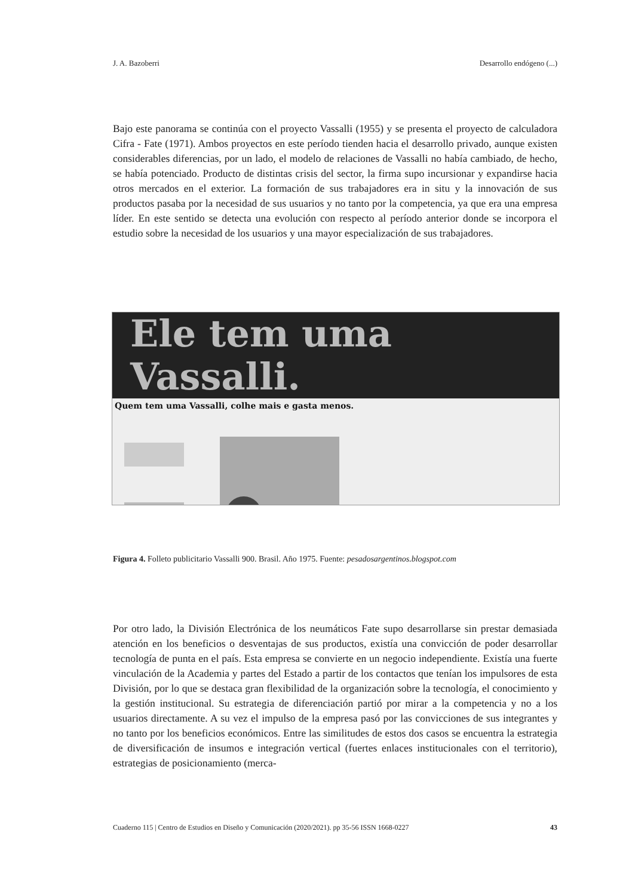J. A. Bazoberri Desarrollo endógeno (...)
Bajo este panorama se continúa con el proyecto Vassalli (1955) y se presenta el proyecto de calculadora Cifra - Fate (1971). Ambos proyectos en este período tienden hacia el desarrollo privado, aunque existen considerables diferencias, por un lado, el modelo de relaciones de Vassalli no había cambiado, de hecho, se había potenciado. Producto de distintas crisis del sector, la firma supo incursionar y expandirse hacia otros mercados en el exterior. La formación de sus trabajadores era in situ y la innovación de sus productos pasaba por la necesidad de sus usuarios y no tanto por la competencia, ya que era una empresa líder. En este sentido se detecta una evolución con respecto al período anterior donde se incorpora el estudio sobre la necesidad de los usuarios y una mayor especialización de sus trabajadores.
Ele tem uma Vassalli.
Quem tem uma Vassalli, colhe mais e gasta menos.
Figura 4. Folleto publicitario Vassalli 900. Brasil. Año 1975. Fuente: pesadosargentinos.blogspot.com
Por otro lado, la División Electrónica de los neumáticos Fate supo desarrollarse sin prestar demasiada atención en los beneficios o desventajas de sus productos, existía una convicción de poder desarrollar tecnología de punta en el país. Esta empresa se convierte en un negocio independiente. Existía una fuerte vinculación de la Academia y partes del Estado a partir de los contactos que tenían los impulsores de esta División, por lo que se destaca gran flexibilidad de la organización sobre la tecnología, el conocimiento y la gestión institucional. Su estrategia de diferenciación partió por mirar a la competencia y no a los usuarios directamente. A su vez el impulso de la empresa pasó por las convicciones de sus integrantes y no tanto por los beneficios económicos. Entre las similitudes de estos dos casos se encuentra la estrategia de diversificación de insumos e integración vertical (fuertes enlaces institucionales con el territorio), estrategias de posicionamiento (merca-
Cuaderno 115 | Centro de Estudios en Diseño y Comunicación (2020/2021). pp 35-56 ISSN 1668-0227 43